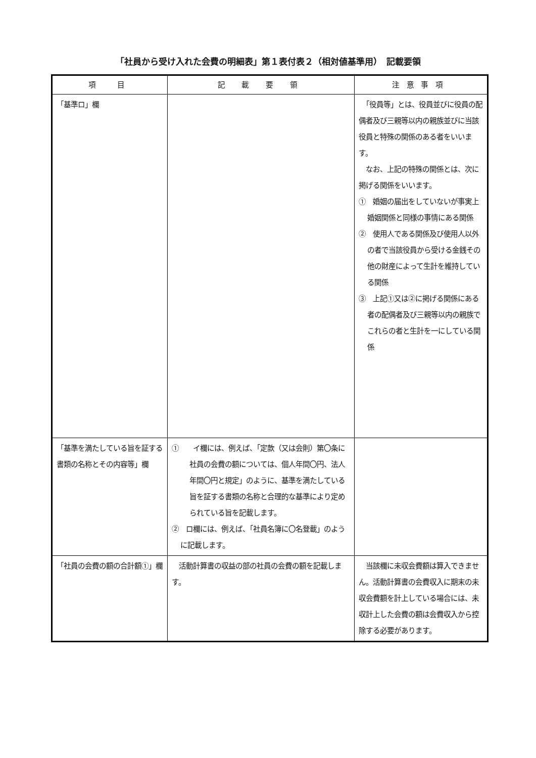「社員から受け入れた会費の明細表」第１表付表２（相対値基準用）　記載要領
| 項 目 | 記 載 要 領 | 注意事項 |
| --- | --- | --- |
| 「基準ロ」欄 | | 「役員等」とは、役員並びに役員の配偶者及び三親等以内の親族並びに当該役員と特殊の関係のある者をいいます。 なお、上記の特殊の関係とは、次に掲げる関係をいいます。 ① 婚姻の届出をしていないが事実上婚姻関係と同様の事情にある関係 ② 使用人である関係及び使用人以外の者で当該役員から受ける金銭その他の財産によって生計を維持している関係 ③ 上記①又は②に掲げる関係にある者の配偶者及び三親等以内の親族でこれらの者と生計を一にしている関係 |
| 「基準を満たしている旨を証する書類の名称とその内容等」欄 | ① イ欄には、例えば、「定款（又は会則）第〇条に社員の会費の額については、個人年間〇円、法人年間〇円と規定」のように、基準を満たしている旨を証する書類の名称と合理的な基準により定められている旨を記載します。 ② ロ欄には、例えば、「社員名簿に〇名登載」のように記載します。 | |
| 「社員の会費の額の合計額①」欄 | 活動計算書の収益の部の社員の会費の額を記載します。 | 当該欄に未収会費額は算入できません。活動計算書の会費収入に期末の未収会費額を計上している場合には、未収計上した会費の額は会費収入から控除する必要があります。 |